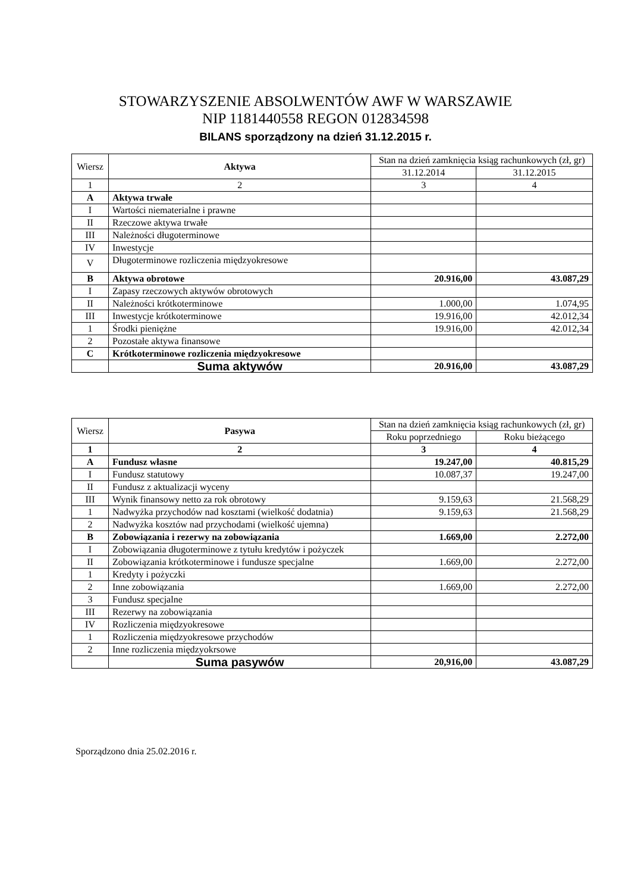STOWARZYSZENIE ABSOLWENTÓW AWF W WARSZAWIE
NIP 1181440558 REGON 012834598
BILANS sporządzony na dzień 31.12.2015 r.
| Wiersz | Aktywa | Stan na dzień zamknięcia ksiąg rachunkowych (zł, gr) | |
| --- | --- | --- | --- |
| | | 31.12.2014 | 31.12.2015 |
| 1 | 2 | 3 | 4 |
| A | Aktywa trwałe | | |
| I | Wartości niematerialne i prawne | | |
| II | Rzeczowe aktywa trwałe | | |
| III | Należności długoterminowe | | |
| IV | Inwestycje | | |
| V | Długoterminowe rozliczenia międzyokresowe | | |
| B | Aktywa obrotowe | 20.916,00 | 43.087,29 |
| I | Zapasy rzeczowych aktywów obrotowych | | |
| II | Należności krótkoterminowe | 1.000,00 | 1.074,95 |
| III | Inwestycje krótkoterminowe | 19.916,00 | 42.012,34 |
| 1 | Środki pieniężne | 19.916,00 | 42.012,34 |
| 2 | Pozostałe aktywa finansowe | | |
| C | Krótkoterminowe rozliczenia międzyokresowe | | |
| | Suma aktywów | 20.916,00 | 43.087,29 |
| Wiersz | Pasywa | Stan na dzień zamknięcia ksiąg rachunkowych (zł, gr) | |
| --- | --- | --- | --- |
| | | Roku poprzedniego | Roku bieżącego |
| 1 | 2 | 3 | 4 |
| A | Fundusz własne | 19.247,00 | 40.815,29 |
| I | Fundusz statutowy | 10.087,37 | 19.247,00 |
| II | Fundusz z aktualizacji wyceny | | |
| III | Wynik finansowy netto za rok obrotowy | 9.159,63 | 21.568,29 |
| 1 | Nadwyżka przychodów nad kosztami (wielkość dodatnia) | 9.159,63 | 21.568,29 |
| 2 | Nadwyżka kosztów nad przychodami (wielkość ujemna) | | |
| B | Zobowiązania i rezerwy na zobowiązania | 1.669,00 | 2.272,00 |
| I | Zobowiązania długoterminowe z tytułu kredytów i pożyczek | | |
| II | Zobowiązania krótkoterminowe i fundusze specjalne | 1.669,00 | 2.272,00 |
| 1 | Kredyty i pożyczki | | |
| 2 | Inne zobowiązania | 1.669,00 | 2.272,00 |
| 3 | Fundusz specjalne | | |
| III | Rezerwy na zobowiązania | | |
| IV | Rozliczenia międzyokresowe | | |
| 1 | Rozliczenia międzyokresowe przychodów | | |
| 2 | Inne rozliczenia międzyokrsowe | | |
| | Suma pasywów | 20,916,00 | 43.087,29 |
Sporządzono dnia 25.02.2016 r.